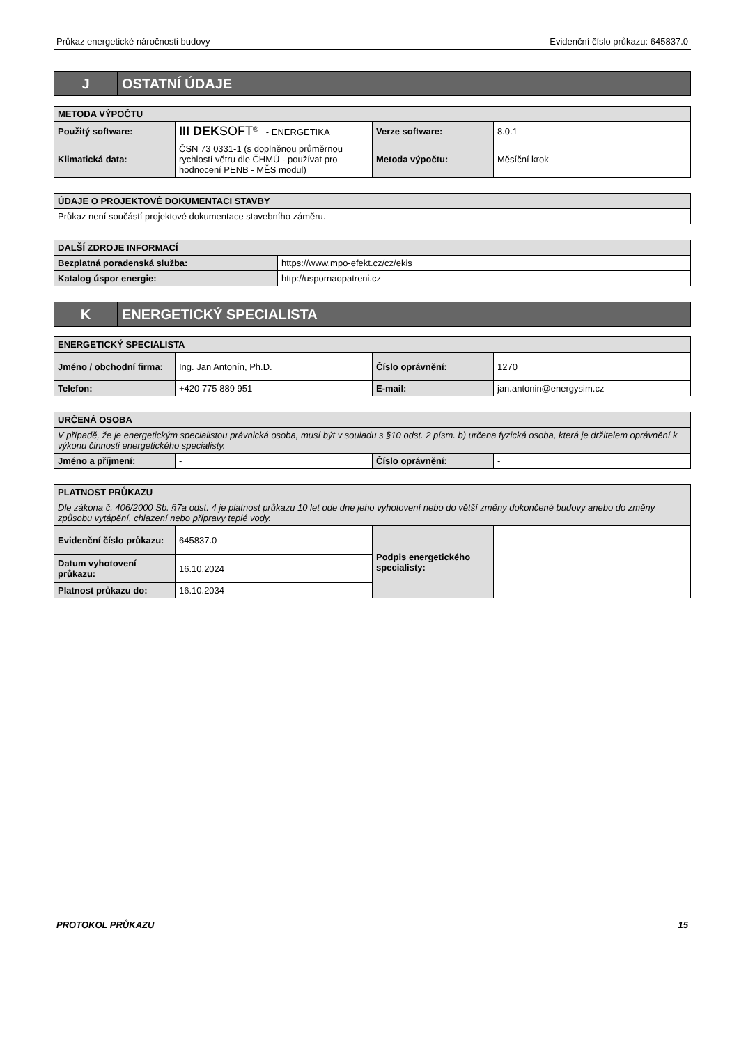Průkaz energetické náročnosti budovy Evidenční číslo průkazu: 645837.0
J
OSTATNÍ ÚDAJE
| METODA VÝPOČTU | | | |
| --- | --- | --- | --- |
| Použitý software: | III DEK SOFT<sup>®</sup> - ENERGETIKA | Verze software: | 8.0.1 |
| Klimatická data: | ČSN 73 0331-1 (s doplněnou průměrnou rychlostí větru dle ČHMÚ - používat pro hodnocení PENB - MĚS modul) | Metoda výpočtu: | Měsíční krok |
| ÚDAJE O PROJEKTOVÉ DOKUMENTACI STAVBY |
| --- |
| Průkaz není součástí projektové dokumentace stavebního záměru. |
| DALŠÍ ZDROJE INFORMACÍ | |
| --- | --- |
| Bezplatná poradenská služba: | https://www.mpo-efekt.cz/cz/ekis |
| Katalog úspor energie: | http://uspornaopatreni.cz |
K
ENERGETICKÝ SPECIALISTA
| ENERGETICKÝ SPECIALISTA | | | |
| --- | --- | --- | --- |
| Jméno / obchodní firma: | Ing. Jan Antonín, Ph.D. | Číslo oprávnění: | 1270 |
| Telefon: | +420 775 889 951 | E-mail: | jan.antonin@energysim.cz |
| URČENÁ OSOBA | | | |
| --- | --- | --- | --- |
| V případě, že je energetickým specialistou právnická osoba, musí být v souladu s §10 odst. 2 písm. b) určena fyzická osoba, která je držitelem oprávnění k výkonu činnosti energetického specialisty. | | | |
| Jméno a příjmení: | - | Číslo oprávnění: | - |
| PLATNOST PRŮKAZU | | | |
| --- | --- | --- | --- |
| Dle zákona č. 406/2000 Sb. §7a odst. 4 je platnost průkazu 10 let ode dne jeho vyhotovení nebo do větší změny dokončené budovy anebo do změny způsobu vytápění, chlazení nebo přípravy teplé vody. | | | |
| Evidenční číslo průkazu: | 645837.0 | Podpis energetického specialisty: | |
| Datum vyhotovení průkazu: | 16.10.2024 | | |
| Platnost průkazu do: | 16.10.2034 | | |
PROTOKOL PRŮKAZU 15